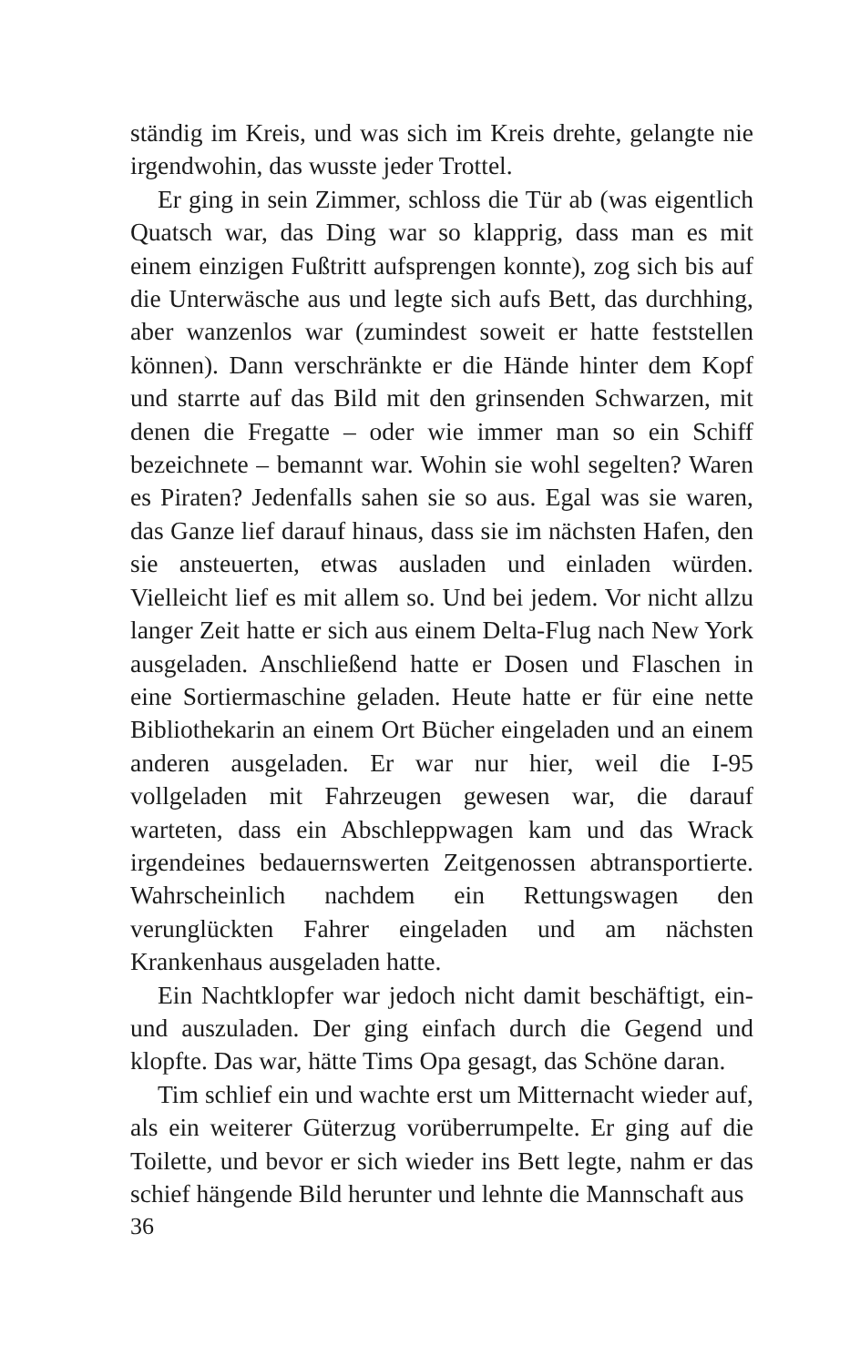ständig im Kreis, und was sich im Kreis drehte, gelangte nie irgendwohin, das wusste jeder Trottel.
Er ging in sein Zimmer, schloss die Tür ab (was eigentlich Quatsch war, das Ding war so klapprig, dass man es mit einem einzigen Fußtritt aufsprengen konnte), zog sich bis auf die Unterwäsche aus und legte sich aufs Bett, das durchhing, aber wanzenlos war (zumindest soweit er hatte feststellen können). Dann verschränkte er die Hände hinter dem Kopf und starrte auf das Bild mit den grinsenden Schwarzen, mit denen die Fregatte – oder wie immer man so ein Schiff bezeichnete – bemannt war. Wohin sie wohl segelten? Waren es Piraten? Jedenfalls sahen sie so aus. Egal was sie waren, das Ganze lief darauf hinaus, dass sie im nächsten Hafen, den sie ansteuerten, etwas ausladen und einladen würden. Vielleicht lief es mit allem so. Und bei jedem. Vor nicht allzu langer Zeit hatte er sich aus einem Delta-Flug nach New York ausgeladen. Anschließend hatte er Dosen und Flaschen in eine Sortiermaschine geladen. Heute hatte er für eine nette Bibliothekarin an einem Ort Bücher eingeladen und an einem anderen ausgeladen. Er war nur hier, weil die I-95 vollgeladen mit Fahrzeugen gewesen war, die darauf warteten, dass ein Abschleppwagen kam und das Wrack irgendeines bedauernswerten Zeitgenossen abtransportierte. Wahrscheinlich nachdem ein Rettungswagen den verunglückten Fahrer eingeladen und am nächsten Krankenhaus ausgeladen hatte.
Ein Nachtklopfer war jedoch nicht damit beschäftigt, ein- und auszuladen. Der ging einfach durch die Gegend und klopfte. Das war, hätte Tims Opa gesagt, das Schöne daran.
Tim schlief ein und wachte erst um Mitternacht wieder auf, als ein weiterer Güterzug vorüberrumpelte. Er ging auf die Toilette, und bevor er sich wieder ins Bett legte, nahm er das schief hängende Bild herunter und lehnte die Mannschaft aus
36